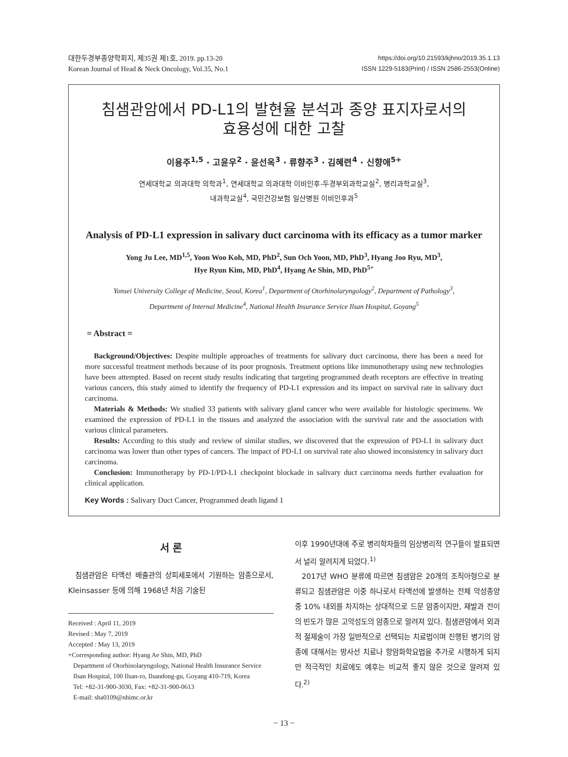대한두경부종양학회지, 제35권 제1호, 2019. pp.13-20
Korean Journal of Head & Neck Oncology, Vol.35, No.1
https://doi.org/10.21593/kjhno/2019.35.1.13
ISSN 1229-5183(Print) / ISSN 2586-2553(Online)
침샘관암에서 PD-L1의 발현율 분석과 종양 표지자로서의
효용성에 대한 고찰
이용주<sup>1,5</sup> · 고윤우<sup>2</sup> · 윤선옥<sup>3</sup> · 류향주<sup>3</sup> · 김혜련<sup>4</sup> · 신향애<sup>5+</sup>
연세대학교 의과대학 의학과<sup>1</sup>, 연세대학교 의과대학 이비인후-두경부외과학교실<sup>2</sup>, 병리과학교실<sup>3</sup>,
내과학교실<sup>4</sup>, 국민건강보험 일산병원 이비인후과<sup>5</sup>
Analysis of PD-L1 expression in salivary duct carcinoma with its efficacy as a tumor marker
Yong Ju Lee, MD<sup>1,5</sup>, Yoon Woo Koh, MD, PhD<sup>2</sup>, Sun Och Yoon, MD, PhD<sup>3</sup>, Hyang Joo Ryu, MD<sup>3</sup>,
Hye Ryun Kim, MD, PhD<sup>4</sup>, Hyang Ae Shin, MD, PhD<sup>5+</sup>
Yonsei University College of Medicine, Seoul, Korea<sup>1</sup>, Department of Otorhinolaryngology<sup>2</sup>, Department of Pathology<sup>3</sup>,
Department of Internal Medicine<sup>4</sup>, National Health Insurance Service Ilsan Hospital, Goyang<sup>5</sup>
= Abstract =
Background/Objectives: Despite multiple approaches of treatments for salivary duct carcinoma, there has been a need for more successful treatment methods because of its poor prognosis. Treatment options like immunotherapy using new technologies have been attempted. Based on recent study results indicating that targeting programmed death receptors are effective in treating various cancers, this study aimed to identify the frequency of PD-L1 expression and its impact on survival rate in salivary duct carcinoma.
Materials & Methods: We studied 33 patients with salivary gland cancer who were available for histologic specimens. We examined the expression of PD-L1 in the tissues and analyzed the association with the survival rate and the association with various clinical parameters.
Results: According to this study and review of similar studies, we discovered that the expression of PD-L1 in salivary duct carcinoma was lower than other types of cancers. The impact of PD-L1 on survival rate also showed inconsistency in salivary duct carcinoma.
Conclusion: Immunotherapy by PD-1/PD-L1 checkpoint blockade in salivary duct carcinoma needs further evaluation for clinical application.
Key Words : Salivary Duct Cancer, Programmed death ligand 1
서 론
침샘관암은 타액선 배출관의 상피세포에서 기원하는 암종으로서, Kleinsasser 등에 의해 1968년 처음 기술된
Received : April 11, 2019
Revised : May 7, 2019
Accepted : May 13, 2019
+Corresponding author: Hyang Ae Shin, MD, PhD
Department of Otorhinolaryngology, National Health Insurance Service Ilsan Hospital, 100 Ilsan-ro, Ilsandong-gu, Goyang 410-719, Korea
Tel: +82-31-900-3030, Fax: +82-31-900-0613
E-mail: sha0109@nhimc.or.kr
이후 1990년대에 주로 병리학자들의 임상병리적 연구들이 발표되면서 널리 알려지게 되었다.<sup>1)</sup>
2017년 WHO 분류에 따르면 침샘암은 20개의 조직아형으로 분류되고 침샘관암은 이중 하나로서 타액선에 발생하는 전체 악성종양 중 10% 내외를 차지하는 상대적으로 드문 암종이지만, 재발과 전이의 빈도가 많은 고악성도의 암종으로 알려져 있다. 침샘관암에서 외과적 절제술이 가장 일반적으로 선택되는 치료법이며 진행된 병기의 암종에 대해서는 방사선 치료나 항암화학요법을 추가로 시행하게 되지만 적극적인 치료에도 예후는 비교적 좋지 않은 것으로 알려져 있다.<sup>2)</sup>
− 13 −